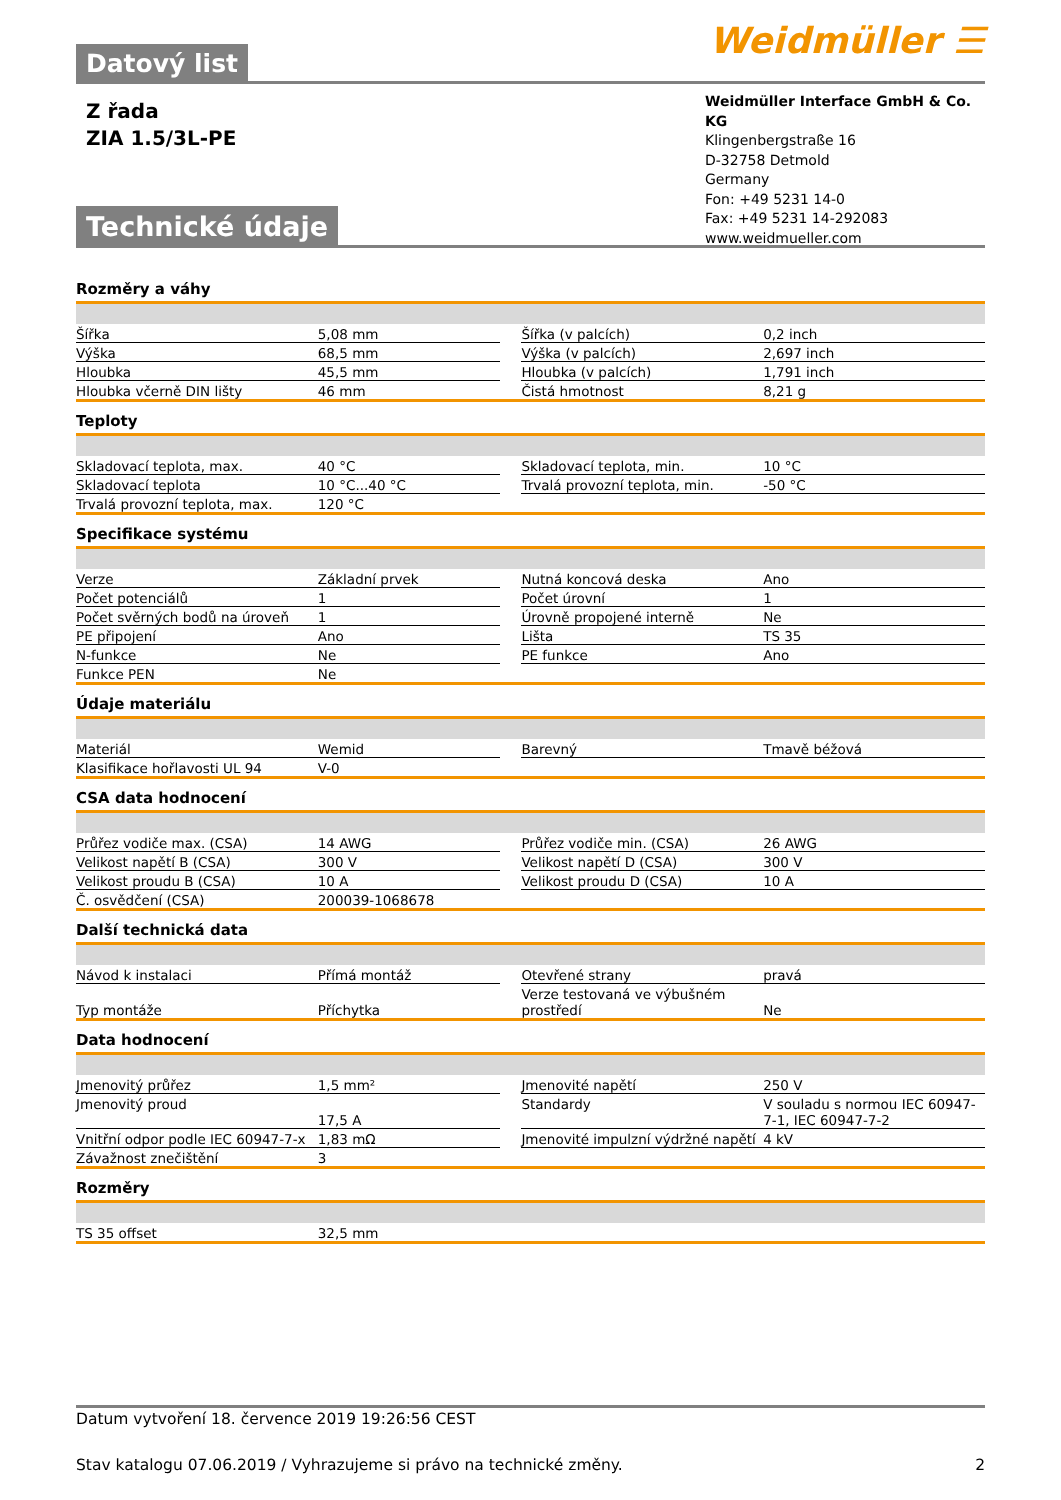Weidmüller ☰
Datový list
Weidmüller Interface GmbH & Co. KG
Klingenbergstraße 16
D-32758 Detmold
Germany
Fon: +49 5231 14-0
Fax: +49 5231 14-292083
www.weidmueller.com
Z řada
ZIA 1.5/3L-PE
Technické údaje
Rozměry a váhy
| Šířka | 5,08 mm | | Šířka (v palcích) | 0,2 inch |
| Výška | 68,5 mm | | Výška (v palcích) | 2,697 inch |
| Hloubka | 45,5 mm | | Hloubka (v palcích) | 1,791 inch |
| Hloubka včerně DIN lišty | 46 mm | | Čistá hmotnost | 8,21 g |
Teploty
| Skladovací teplota, max. | 40 °C | | Skladovací teplota, min. | 10 °C |
| Skladovací teplota | 10 °C...40 °C | | Trvalá provozní teplota, min. | -50 °C |
| Trvalá provozní teplota, max. | 120 °C | | | |
Specifikace systému
| Verze | Základní prvek | | Nutná koncová deska | Ano |
| Počet potenciálů | 1 | | Počet úrovní | 1 |
| Počet svěrných bodů na úroveň | 1 | | Úrovně propojené interně | Ne |
| PE připojení | Ano | | Lišta | TS 35 |
| N-funkce | Ne | | PE funkce | Ano |
| Funkce PEN | Ne | | | |
Údaje materiálu
| Materiál | Wemid | | Barevný | Tmavě béžová |
| Klasifikace hořlavosti UL 94 | V-0 | | | |
CSA data hodnocení
| Průřez vodiče max. (CSA) | 14 AWG | | Průřez vodiče min. (CSA) | 26 AWG |
| Velikost napětí B (CSA) | 300 V | | Velikost napětí D (CSA) | 300 V |
| Velikost proudu B (CSA) | 10 A | | Velikost proudu D (CSA) | 10 A |
| Č. osvědčení (CSA) | 200039-1068678 | | | |
Další technická data
| Návod k instalaci | Přímá montáž | | Otevřené strany | pravá |
| Typ montáže | Příchytka | | Verze testovaná ve výbušném prostředí | Ne |
Data hodnocení
| Jmenovitý průřez | 1,5 mm² | | Jmenovité napětí | 250 V |
| Jmenovitý proud | 17,5 A | | Standardy | V souladu s normou IEC 60947-7-1, IEC 60947-7-2 |
| Vnitřní odpor podle IEC 60947-7-x | 1,83 mΩ | | Jmenovité impulzní výdržné napětí | 4 kV |
| Závažnost znečištění | 3 | | | |
Rozměry
| TS 35 offset | 32,5 mm | | | |
Datum vytvoření 18. července 2019 19:26:56 CEST
Stav katalogu 07.06.2019 / Vyhrazujeme si právo na technické změny. 2